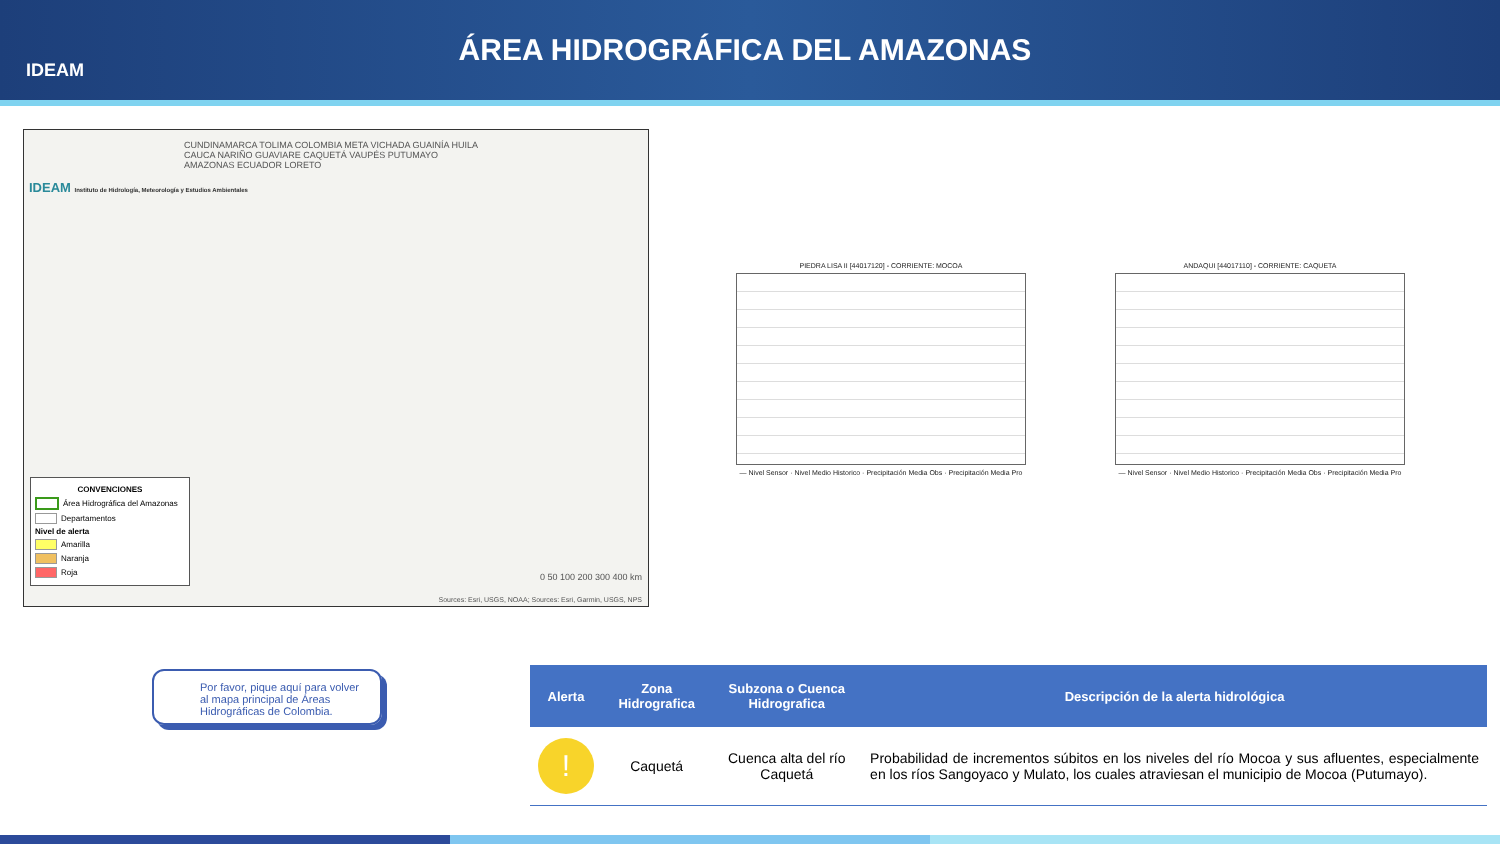IDEAM
ÁREA HIDROGRÁFICA DEL AMAZONAS
CUNDINAMARCA TOLIMA COLOMBIA META VICHADA GUAINÍA HUILA CAUCA NARIÑO GUAVIARE CAQUETÁ VAUPÉS PUTUMAYO AMAZONAS ECUADOR LORETO
IDEAM Instituto de Hidrología, Meteorología y Estudios Ambientales
CONVENCIONES
Área Hidrográfica del Amazonas
Departamentos
Nivel de alerta
Amarilla
Naranja
Roja
0 50 100 200 300 400 km
Sources: Esri, USGS, NOAA; Sources: Esri, Garmin, USGS, NPS
PIEDRA LISA II [44017120] - CORRIENTE: MOCOA
— Nivel Sensor · Nivel Medio Historico · Precipitación Media Obs · Precipitación Media Pro
ANDAQUI [44017110] - CORRIENTE: CAQUETA
— Nivel Sensor · Nivel Medio Historico · Precipitación Media Obs · Precipitación Media Pro
Por favor, pique aquí para volver al mapa principal de Áreas Hidrográficas de Colombia.
| Alerta | Zona Hidrografica | Subzona o Cuenca Hidrografica | Descripción de la alerta hidrológica |
| --- | --- | --- | --- |
| ! | Caquetá | Cuenca alta del río Caquetá | Probabilidad de incrementos súbitos en los niveles del río Mocoa y sus afluentes, especialmente en los ríos Sangoyaco y Mulato, los cuales atraviesan el municipio de Mocoa (Putumayo). |